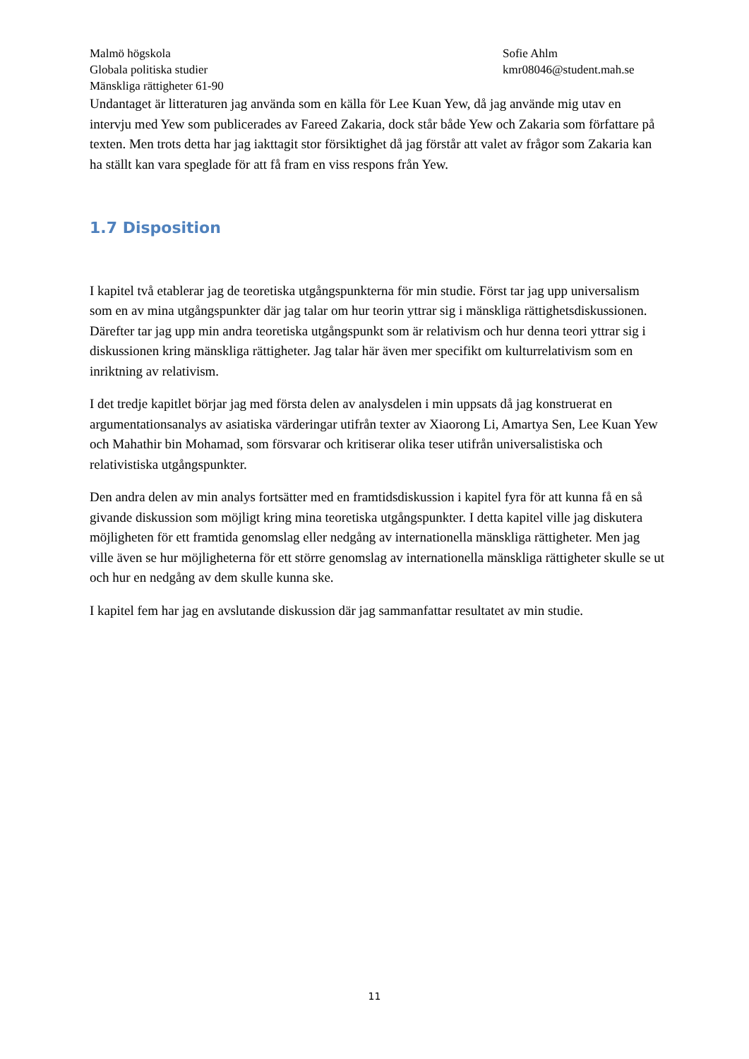Malmö högskola
Globala politiska studier
Mänskliga rättigheter 61-90
Sofie Ahlm
kmr08046@student.mah.se
Undantaget är litteraturen jag använda som en källa för Lee Kuan Yew, då jag använde mig utav en intervju med Yew som publicerades av Fareed Zakaria, dock står både Yew och Zakaria som författare på texten. Men trots detta har jag iakttagit stor försiktighet då jag förstår att valet av frågor som Zakaria kan ha ställt kan vara speglade för att få fram en viss respons från Yew.
1.7 Disposition
I kapitel två etablerar jag de teoretiska utgångspunkterna för min studie. Först tar jag upp universalism som en av mina utgångspunkter där jag talar om hur teorin yttrar sig i mänskliga rättighetsdiskussionen. Därefter tar jag upp min andra teoretiska utgångspunkt som är relativism och hur denna teori yttrar sig i diskussionen kring mänskliga rättigheter. Jag talar här även mer specifikt om kulturrelativism som en inriktning av relativism.
I det tredje kapitlet börjar jag med första delen av analysdelen i min uppsats då jag konstruerat en argumentationsanalys av asiatiska värderingar utifrån texter av Xiaorong Li, Amartya Sen, Lee Kuan Yew och Mahathir bin Mohamad, som försvarar och kritiserar olika teser utifrån universalistiska och relativistiska utgångspunkter.
Den andra delen av min analys fortsätter med en framtidsdiskussion i kapitel fyra för att kunna få en så givande diskussion som möjligt kring mina teoretiska utgångspunkter. I detta kapitel ville jag diskutera möjligheten för ett framtida genomslag eller nedgång av internationella mänskliga rättigheter. Men jag ville även se hur möjligheterna för ett större genomslag av internationella mänskliga rättigheter skulle se ut och hur en nedgång av dem skulle kunna ske.
I kapitel fem har jag en avslutande diskussion där jag sammanfattar resultatet av min studie.
11